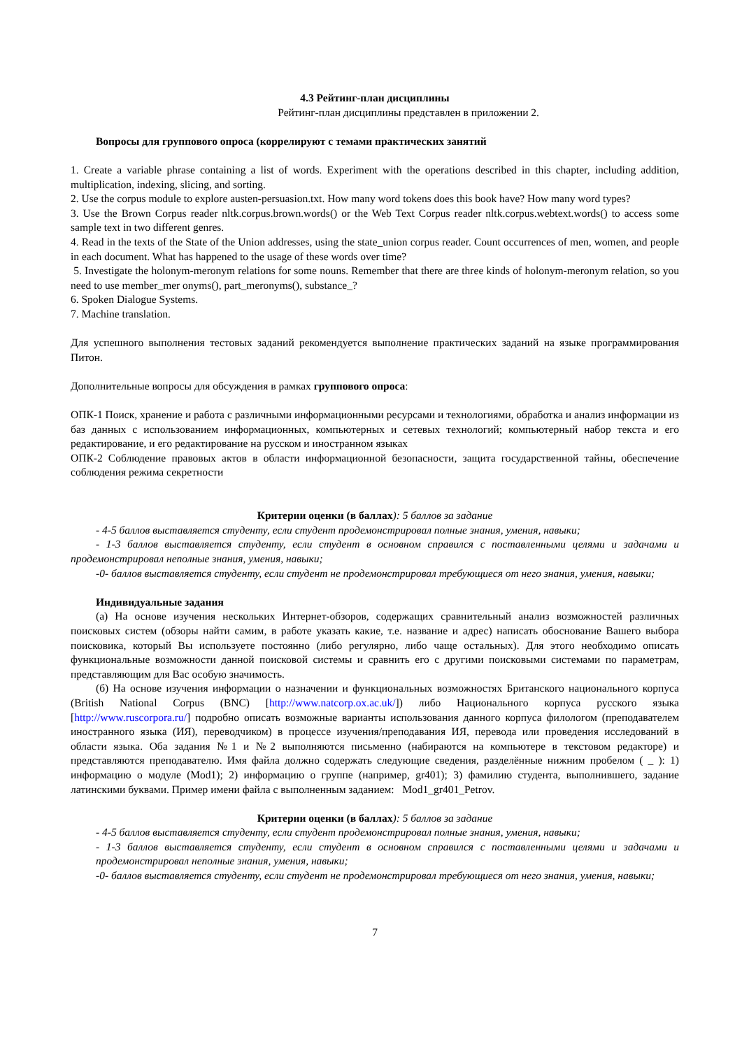4.3 Рейтинг-план дисциплины
Рейтинг-план дисциплины представлен в приложении 2.
Вопросы для группового опроса (коррелируют с темами практических занятий
1. Create a variable phrase containing a list of words. Experiment with the operations described in this chapter, including addition, multiplication, indexing, slicing, and sorting.
2. Use the corpus module to explore austen-persuasion.txt. How many word tokens does this book have? How many word types?
3. Use the Brown Corpus reader nltk.corpus.brown.words() or the Web Text Corpus reader nltk.corpus.webtext.words() to access some sample text in two different genres.
4. Read in the texts of the State of the Union addresses, using the state_union corpus reader. Count occurrences of men, women, and people in each document. What has happened to the usage of these words over time?
5. Investigate the holonym-meronym relations for some nouns. Remember that there are three kinds of holonym-meronym relation, so you need to use member_mer onyms(), part_meronyms(), substance_?
6. Spoken Dialogue Systems.
7. Machine translation.
Для успешного выполнения тестовых заданий рекомендуется выполнение практических заданий на языке программирования Питон.
Дополнительные вопросы для обсуждения в рамках группового опроса:
ОПК-1 Поиск, хранение и работа с различными информационными ресурсами и технологиями, обработка и анализ информации из баз данных с использованием информационных, компьютерных и сетевых технологий; компьютерный набор текста и его редактирование, и его редактирование на русском и иностранном языках
ОПК-2 Соблюдение правовых актов в области информационной безопасности, защита государственной тайны, обеспечение соблюдения режима секретности
Критерии оценки (в баллах): 5 баллов за задание
- 4-5 баллов выставляется студенту, если студент продемонстрировал полные знания, умения, навыки;
- 1-3 баллов выставляется студенту, если студент в основном справился с поставленными целями и задачами и продемонстрировал неполные знания, умения, навыки;
-0- баллов выставляется студенту, если студент не продемонстрировал требующиеся от него знания, умения, навыки;
Индивидуальные задания
(а) На основе изучения нескольких Интернет-обзоров, содержащих сравнительный анализ возможностей различных поисковых систем (обзоры найти самим, в работе указать какие, т.е. название и адрес) написать обоснование Вашего выбора поисковика, который Вы используете постоянно (либо регулярно, либо чаще остальных). Для этого необходимо описать функциональные возможности данной поисковой системы и сравнить его с другими поисковыми системами по параметрам, представляющим для Вас особую значимость.
(б) На основе изучения информации о назначении и функциональных возможностях Британского национального корпуса (British National Corpus (BNC) [http://www.natcorp.ox.ac.uk/]) либо Национального корпуса русского языка [http://www.ruscorpora.ru/] подробно описать возможные варианты использования данного корпуса филологом (преподавателем иностранного языка (ИЯ), переводчиком) в процессе изучения/преподавания ИЯ, перевода или проведения исследований в области языка. Оба задания №1 и №2 выполняются письменно (набираются на компьютере в текстовом редакторе) и представляются преподавателю. Имя файла должно содержать следующие сведения, разделённые нижним пробелом ( _ ): 1) информацию о модуле (Mod1); 2) информацию о группе (например, gr401); 3) фамилию студента, выполнившего, задание латинскими буквами. Пример имени файла с выполненным заданием: Mod1_gr401_Petrov.
Критерии оценки (в баллах): 5 баллов за задание
- 4-5 баллов выставляется студенту, если студент продемонстрировал полные знания, умения, навыки;
- 1-3 баллов выставляется студенту, если студент в основном справился с поставленными целями и задачами и продемонстрировал неполные знания, умения, навыки;
-0- баллов выставляется студенту, если студент не продемонстрировал требующиеся от него знания, умения, навыки;
7